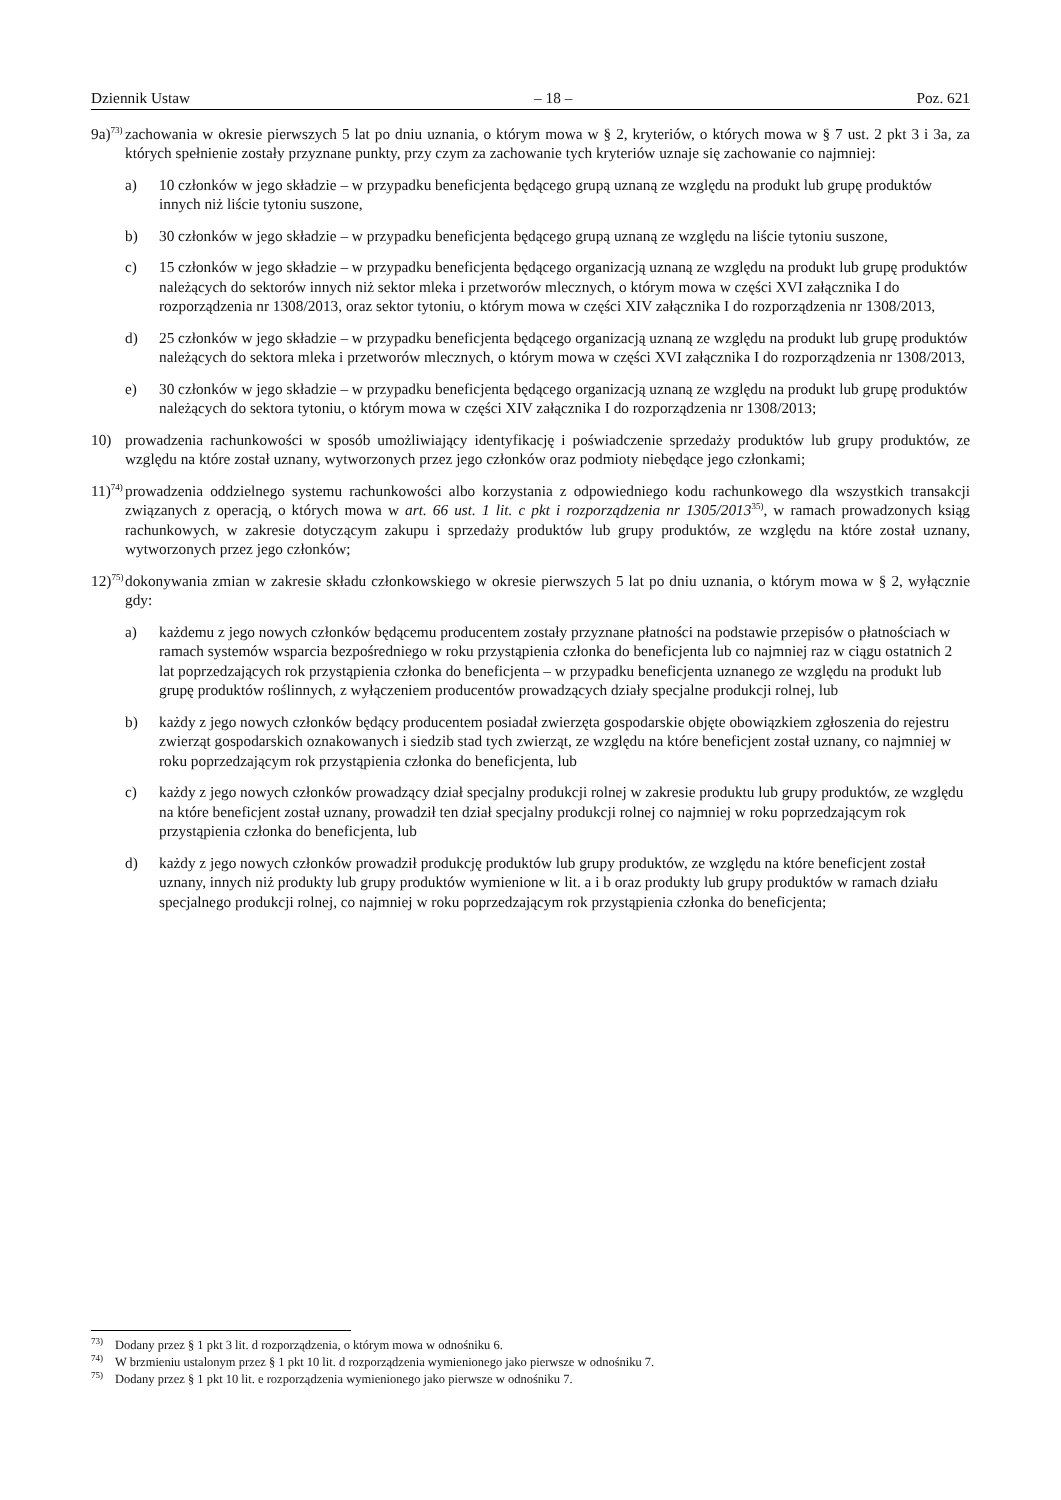Dziennik Ustaw – 18 – Poz. 621
9a)<sup>73)</sup>
zachowania w okresie pierwszych 5 lat po dniu uznania, o którym mowa w § 2, kryteriów, o których mowa w § 7 ust. 2 pkt 3 i 3a, za których spełnienie zostały przyznane punkty, przy czym za zachowanie tych kryteriów uznaje się zachowanie co najmniej:
a) 10 członków w jego składzie – w przypadku beneficjenta będącego grupą uznaną ze względu na produkt lub grupę produktów innych niż liście tytoniu suszone,
b) 30 członków w jego składzie – w przypadku beneficjenta będącego grupą uznaną ze względu na liście tytoniu suszone,
c) 15 członków w jego składzie – w przypadku beneficjenta będącego organizacją uznaną ze względu na produkt lub grupę produktów należących do sektorów innych niż sektor mleka i przetworów mlecznych, o którym mowa w części XVI załącznika I do rozporządzenia nr 1308/2013, oraz sektor tytoniu, o którym mowa w części XIV załącznika I do rozporządzenia nr 1308/2013,
d) 25 członków w jego składzie – w przypadku beneficjenta będącego organizacją uznaną ze względu na produkt lub grupę produktów należących do sektora mleka i przetworów mlecznych, o którym mowa w części XVI załącznika I do rozporządzenia nr 1308/2013,
e) 30 członków w jego składzie – w przypadku beneficjenta będącego organizacją uznaną ze względu na produkt lub grupę produktów należących do sektora tytoniu, o którym mowa w części XIV załącznika I do rozporządzenia nr 1308/2013;
10) prowadzenia rachunkowości w sposób umożliwiający identyfikację i poświadczenie sprzedaży produktów lub grupy produktów, ze względu na które został uznany, wytworzonych przez jego członków oraz podmioty niebędące jego członkami;
11)<sup>74)</sup>
prowadzenia oddzielnego systemu rachunkowości albo korzystania z odpowiedniego kodu rachunkowego dla wszystkich transakcji związanych z operacją, o których mowa w art. 66 ust. 1 lit. c pkt i rozporządzenia nr 1305/2013<sup>35)</sup>, w ramach prowadzonych ksiąg rachunkowych, w zakresie dotyczącym zakupu i sprzedaży produktów lub grupy produktów, ze względu na które został uznany, wytworzonych przez jego członków;
12)<sup>75)</sup>
dokonywania zmian w zakresie składu członkowskiego w okresie pierwszych 5 lat po dniu uznania, o którym mowa w § 2, wyłącznie gdy:
a) każdemu z jego nowych członków będącemu producentem zostały przyznane płatności na podstawie przepisów o płatnościach w ramach systemów wsparcia bezpośredniego w roku przystąpienia członka do beneficjenta lub co najmniej raz w ciągu ostatnich 2 lat poprzedzających rok przystąpienia członka do beneficjenta – w przypadku beneficjenta uznanego ze względu na produkt lub grupę produktów roślinnych, z wyłączeniem producentów prowadzących działy specjalne produkcji rolnej, lub
b) każdy z jego nowych członków będący producentem posiadał zwierzęta gospodarskie objęte obowiązkiem zgłoszenia do rejestru zwierząt gospodarskich oznakowanych i siedzib stad tych zwierząt, ze względu na które beneficjent został uznany, co najmniej w roku poprzedzającym rok przystąpienia członka do beneficjenta, lub
c) każdy z jego nowych członków prowadzący dział specjalny produkcji rolnej w zakresie produktu lub grupy produktów, ze względu na które beneficjent został uznany, prowadził ten dział specjalny produkcji rolnej co najmniej w roku poprzedzającym rok przystąpienia członka do beneficjenta, lub
d) każdy z jego nowych członków prowadził produkcję produktów lub grupy produktów, ze względu na które beneficjent został uznany, innych niż produkty lub grupy produktów wymienione w lit. a i b oraz produkty lub grupy produktów w ramach działu specjalnego produkcji rolnej, co najmniej w roku poprzedzającym rok przystąpienia członka do beneficjenta;
<sup>73)</sup> Dodany przez § 1 pkt 3 lit. d rozporządzenia, o którym mowa w odnośniku 6.
<sup>74)</sup> W brzmieniu ustalonym przez § 1 pkt 10 lit. d rozporządzenia wymienionego jako pierwsze w odnośniku 7.
<sup>75)</sup> Dodany przez § 1 pkt 10 lit. e rozporządzenia wymienionego jako pierwsze w odnośniku 7.